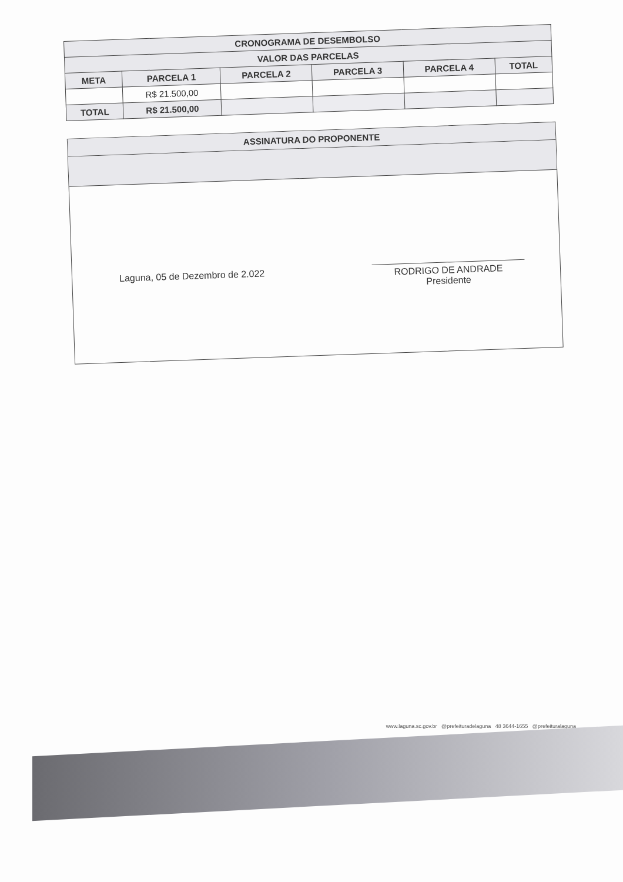| CRONOGRAMA DE DESEMBOLSO | | | | | |
| --- | --- | --- | --- | --- | --- |
| VALOR DAS PARCELAS | | | | | |
| META | PARCELA 1 | PARCELA 2 | PARCELA 3 | PARCELA 4 | TOTAL |
| | R$ 21.500,00 | | | | |
| TOTAL | R$ 21.500,00 | | | | |
ASSINATURA DO PROPONENTE
Laguna, 05 de Dezembro de 2.022
RODRIGO DE ANDRADE
Presidente
www.laguna.sc.gov.br @prefeituradelaguna 48 3644-1655 @prefeituralaguna